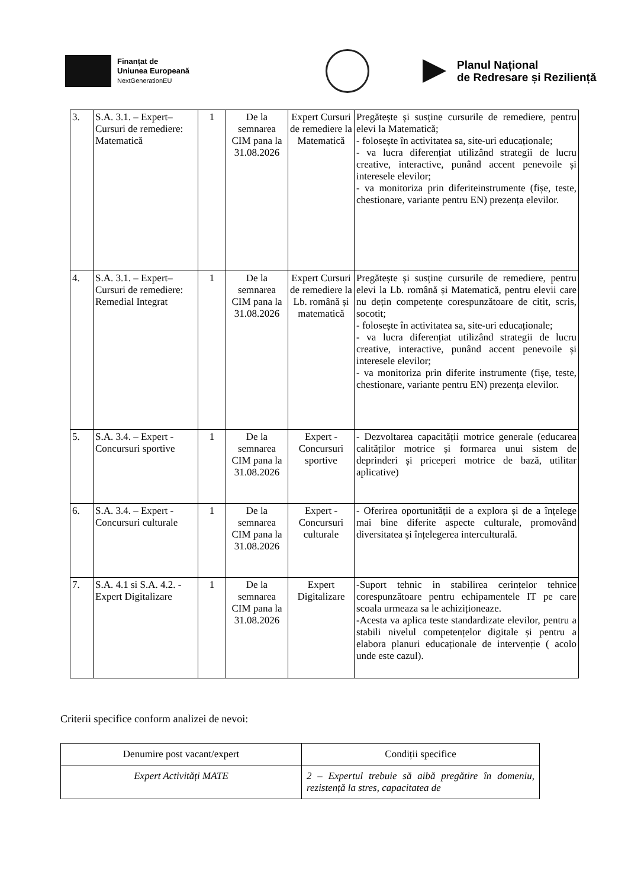Finanțat de
Uniunea Europeană
NextGenerationEU
Planul Național
de Redresare și Reziliență
| 3. | S.A. 3.1. – Expert– Cursuri de remediere: Matematică | 1 | De la semnarea CIM pana la 31.08.2026 | Expert Cursuri de remediere la Matematică | Pregătește și susține cursurile de remediere, pentru elevi la Matematică; - folosește în activitatea sa, site-uri educaționale; - va lucra diferențiat utilizând strategii de lucru creative, interactive, punând accent penevoile și interesele elevilor; - va monitoriza prin diferiteinstrumente (fișe, teste, chestionare, variante pentru EN) prezența elevilor. |
| 4. | S.A. 3.1. – Expert– Cursuri de remediere: Remedial Integrat | 1 | De la semnarea CIM pana la 31.08.2026 | Expert Cursuri de remediere la Lb. română și matematică | Pregătește și susține cursurile de remediere, pentru elevi la Lb. română și Matematică, pentru elevii care nu dețin competențe corespunzătoare de citit, scris, socotit; - folosește în activitatea sa, site-uri educaționale; - va lucra diferențiat utilizând strategii de lucru creative, interactive, punând accent penevoile și interesele elevilor; - va monitoriza prin diferite instrumente (fișe, teste, chestionare, variante pentru EN) prezența elevilor. |
| 5. | S.A. 3.4. – Expert - Concursuri sportive | 1 | De la semnarea CIM pana la 31.08.2026 | Expert - Concursuri sportive | - Dezvoltarea capacității motrice generale (educarea calităților motrice și formarea unui sistem de deprinderi și priceperi motrice de bază, utilitar aplicative) |
| 6. | S.A. 3.4. – Expert - Concursuri culturale | 1 | De la semnarea CIM pana la 31.08.2026 | Expert - Concursuri culturale | - Oferirea oportunității de a explora și de a înțelege mai bine diferite aspecte culturale, promovând diversitatea și înțelegerea interculturală. |
| 7. | S.A. 4.1 si S.A. 4.2. - Expert Digitalizare | 1 | De la semnarea CIM pana la 31.08.2026 | Expert Digitalizare | -Suport tehnic in stabilirea cerințelor tehnice corespunzătoare pentru echipamentele IT pe care scoala urmeaza sa le achiziționeaze. -Acesta va aplica teste standardizate elevilor, pentru a stabili nivelul competențelor digitale și pentru a elabora planuri educaționale de intervenție ( acolo unde este cazul). |
Criterii specifice conform analizei de nevoi:
| Denumire post vacant/expert | Condiții specifice |
| Expert Activități MATE | 2 – Expertul trebuie să aibă pregătire în domeniu, rezistență la stres, capacitatea de |